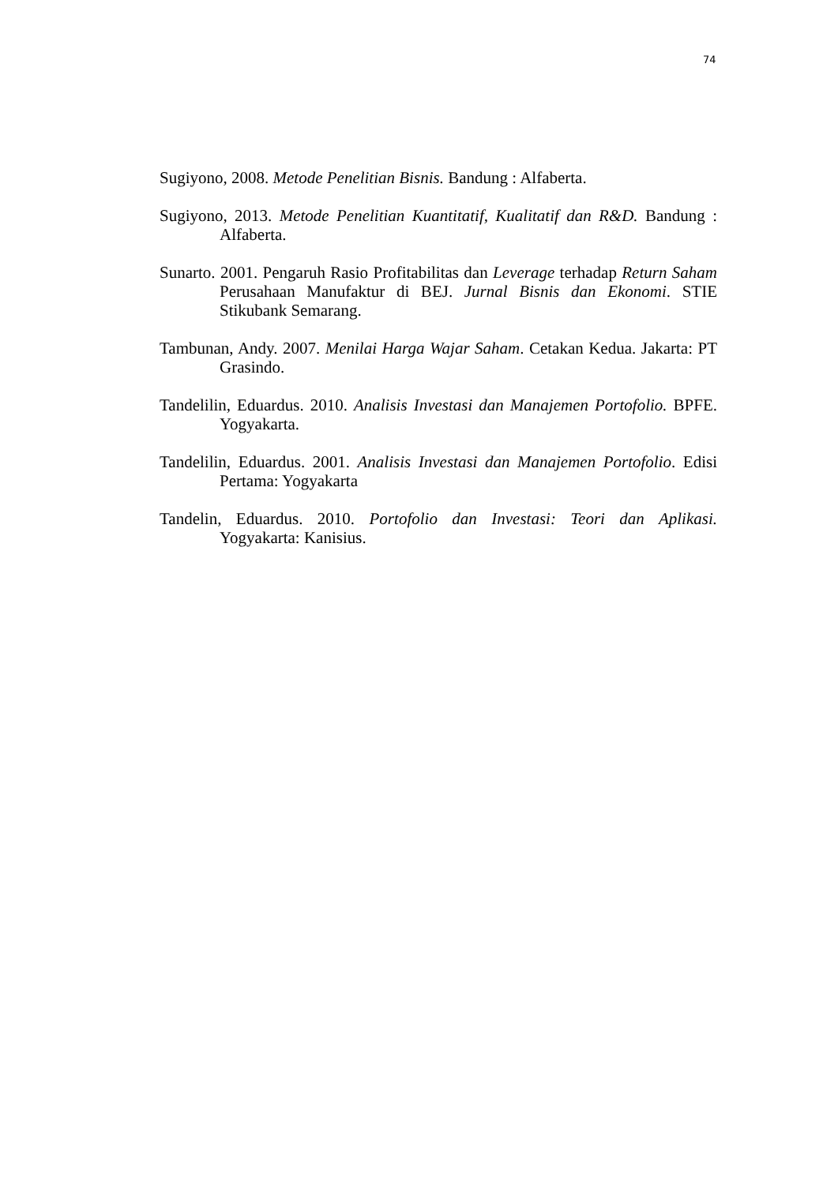74
Sugiyono, 2008. Metode Penelitian Bisnis. Bandung : Alfaberta.
Sugiyono, 2013. Metode Penelitian Kuantitatif, Kualitatif dan R&D. Bandung : Alfaberta.
Sunarto. 2001. Pengaruh Rasio Profitabilitas dan Leverage terhadap Return Saham Perusahaan Manufaktur di BEJ. Jurnal Bisnis dan Ekonomi. STIE Stikubank Semarang.
Tambunan, Andy. 2007. Menilai Harga Wajar Saham. Cetakan Kedua. Jakarta: PT Grasindo.
Tandelilin, Eduardus. 2010. Analisis Investasi dan Manajemen Portofolio. BPFE. Yogyakarta.
Tandelilin, Eduardus. 2001. Analisis Investasi dan Manajemen Portofolio. Edisi Pertama: Yogyakarta
Tandelin, Eduardus. 2010. Portofolio dan Investasi: Teori dan Aplikasi. Yogyakarta: Kanisius.